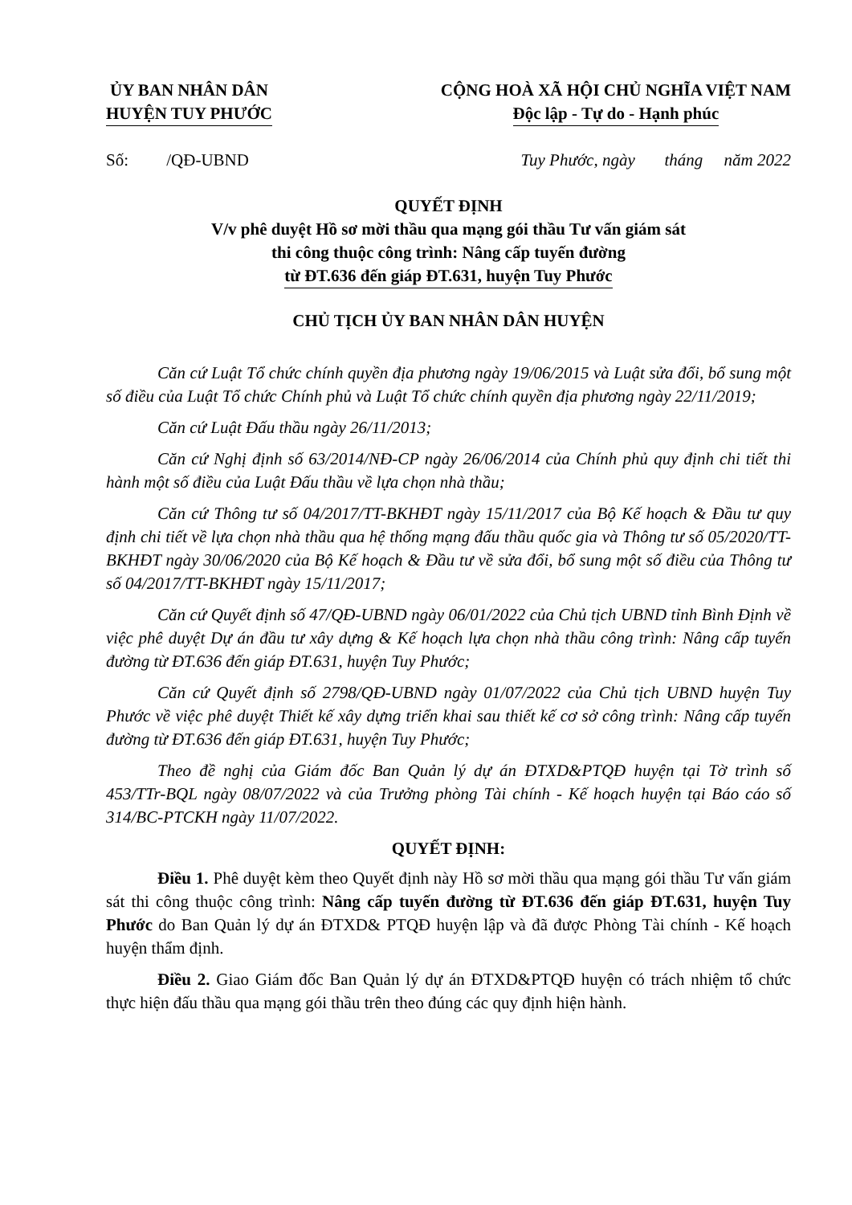ỦY BAN NHÂN DÂN
HUYỆN TUY PHƯỚC
CỘNG HOÀ XÃ HỘI CHỦ NGHĨA VIỆT NAM
Độc lập - Tự do - Hạnh phúc
Số: /QĐ-UBND Tuy Phước, ngày tháng năm 2022
QUYẾT ĐỊNH
V/v phê duyệt Hồ sơ mời thầu qua mạng gói thầu Tư vấn giám sát
thi công thuộc công trình: Nâng cấp tuyến đường
từ ĐT.636 đến giáp ĐT.631, huyện Tuy Phước
CHỦ TỊCH ỦY BAN NHÂN DÂN HUYỆN
Căn cứ Luật Tổ chức chính quyền địa phương ngày 19/06/2015 và Luật sửa đổi, bổ sung một số điều của Luật Tổ chức Chính phủ và Luật Tổ chức chính quyền địa phương ngày 22/11/2019;
Căn cứ Luật Đấu thầu ngày 26/11/2013;
Căn cứ Nghị định số 63/2014/NĐ-CP ngày 26/06/2014 của Chính phủ quy định chi tiết thi hành một số điều của Luật Đấu thầu về lựa chọn nhà thầu;
Căn cứ Thông tư số 04/2017/TT-BKHĐT ngày 15/11/2017 của Bộ Kế hoạch & Đầu tư quy định chi tiết về lựa chọn nhà thầu qua hệ thống mạng đấu thầu quốc gia và Thông tư số 05/2020/TT-BKHĐT ngày 30/06/2020 của Bộ Kế hoạch & Đầu tư về sửa đổi, bổ sung một số điều của Thông tư số 04/2017/TT-BKHĐT ngày 15/11/2017;
Căn cứ Quyết định số 47/QĐ-UBND ngày 06/01/2022 của Chủ tịch UBND tỉnh Bình Định về việc phê duyệt Dự án đầu tư xây dựng & Kế hoạch lựa chọn nhà thầu công trình: Nâng cấp tuyến đường từ ĐT.636 đến giáp ĐT.631, huyện Tuy Phước;
Căn cứ Quyết định số 2798/QĐ-UBND ngày 01/07/2022 của Chủ tịch UBND huyện Tuy Phước về việc phê duyệt Thiết kế xây dựng triển khai sau thiết kế cơ sở công trình: Nâng cấp tuyến đường từ ĐT.636 đến giáp ĐT.631, huyện Tuy Phước;
Theo đề nghị của Giám đốc Ban Quản lý dự án ĐTXD&PTQĐ huyện tại Tờ trình số 453/TTr-BQL ngày 08/07/2022 và của Trưởng phòng Tài chính - Kế hoạch huyện tại Báo cáo số 314/BC-PTCKH ngày 11/07/2022.
QUYẾT ĐỊNH:
Điều 1. Phê duyệt kèm theo Quyết định này Hồ sơ mời thầu qua mạng gói thầu Tư vấn giám sát thi công thuộc công trình: Nâng cấp tuyến đường từ ĐT.636 đến giáp ĐT.631, huyện Tuy Phước do Ban Quản lý dự án ĐTXD& PTQĐ huyện lập và đã được Phòng Tài chính - Kế hoạch huyện thẩm định.
Điều 2. Giao Giám đốc Ban Quản lý dự án ĐTXD&PTQĐ huyện có trách nhiệm tổ chức thực hiện đấu thầu qua mạng gói thầu trên theo đúng các quy định hiện hành.